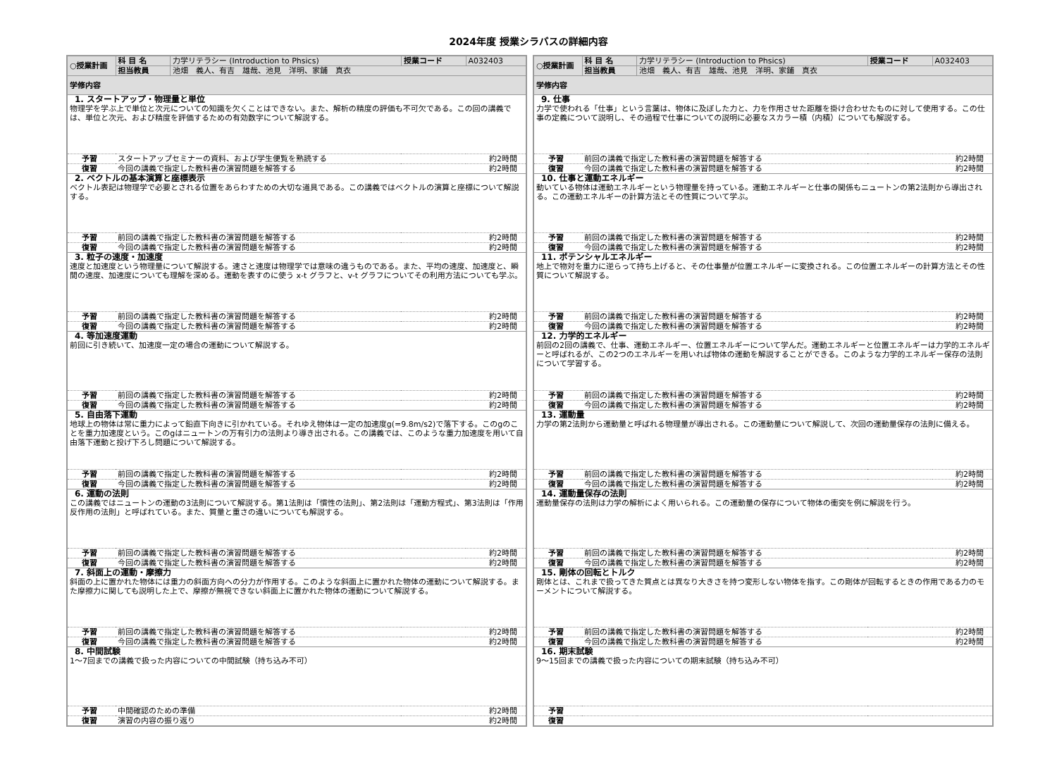2024年度 授業シラバスの詳細内容
| ○授業計画 | 科 目 名 | 力学リテラシー (Introduction to Phsics) | 授業コード | A032403 |
| | 担当教員 | 池畑 義人、有吉 雄哉、池見 洋明、家鋪 真衣 | | |
| 学修内容 | | | | |
| 1. スタートアップ・物理量と単位 | | | | |
| 物理学を学ぶ上で単位と次元についての知識を欠くことはできない。また、解析の精度の評価も不可欠である。この回の講義では、単位と次元、および精度を評価するための有効数字について解説する。 | | | | |
| 予習 | スタートアップセミナーの資料、および学生便覧を熟読する | | | 約2時間 |
| 復習 | 今回の講義で指定した教科書の演習問題を解答する | | | 約2時間 |
| 2. ベクトルの基本演算と座標表示 | | | | |
| ベクトル表記は物理学で必要とされる位置をあらわすための大切な道具である。この講義ではベクトルの演算と座標について解説する。 | | | | |
| 予習 | 前回の講義で指定した教科書の演習問題を解答する | | | 約2時間 |
| 復習 | 今回の講義で指定した教科書の演習問題を解答する | | | 約2時間 |
| 3. 粒子の速度・加速度 | | | | |
| 速度と加速度という物理量について解説する。速さと速度は物理学では意味の違うものである。また、平均の速度、加速度と、瞬間の速度、加速度についても理解を深める。運動を表すのに使う x-t グラフと、v-t グラフについてその利用方法についても学ぶ。 | | | | |
| 予習 | 前回の講義で指定した教科書の演習問題を解答する | | | 約2時間 |
| 復習 | 今回の講義で指定した教科書の演習問題を解答する | | | 約2時間 |
| 4. 等加速度運動 | | | | |
| 前回に引き続いて、加速度一定の場合の運動について解説する。 | | | | |
| 予習 | 前回の講義で指定した教科書の演習問題を解答する | | | 約2時間 |
| 復習 | 今回の講義で指定した教科書の演習問題を解答する | | | 約2時間 |
| 5. 自由落下運動 | | | | |
| 地球上の物体は常に重力によって鉛直下向きに引かれている。それゆえ物体は一定の加速度g(=9.8m/s2)で落下する。このgのことを重力加速度という。このgはニュートンの万有引力の法則より導き出される。この講義では、このような重力加速度を用いて自由落下運動と投げ下ろし問題について解説する。 | | | | |
| 予習 | 前回の講義で指定した教科書の演習問題を解答する | | | 約2時間 |
| 復習 | 今回の講義で指定した教科書の演習問題を解答する | | | 約2時間 |
| 6. 運動の法則 | | | | |
| この講義ではニュートンの運動の3法則について解説する。第1法則は「慣性の法則」、第2法則は「運動方程式」、第3法則は「作用反作用の法則」と呼ばれている。また、質量と重さの違いについても解説する。 | | | | |
| 予習 | 前回の講義で指定した教科書の演習問題を解答する | | | 約2時間 |
| 復習 | 今回の講義で指定した教科書の演習問題を解答する | | | 約2時間 |
| 7. 斜面上の運動・摩擦力 | | | | |
| 斜面の上に置かれた物体には重力の斜面方向への分力が作用する。このような斜面上に置かれた物体の運動について解説する。また摩擦力に関しても説明した上で、摩擦が無視できない斜面上に置かれた物体の運動について解説する。 | | | | |
| 予習 | 前回の講義で指定した教科書の演習問題を解答する | | | 約2時間 |
| 復習 | 今回の講義で指定した教科書の演習問題を解答する | | | 約2時間 |
| 8. 中間試験 | | | | |
| 1～7回までの講義で扱った内容についての中間試験（持ち込み不可） | | | | |
| 予習 | 中間確認のための準備 | | | 約2時間 |
| 復習 | 演習の内容の振り返り | | | 約2時間 |
| ○授業計画 | 科 目 名 | 力学リテラシー (Introduction to Phsics) | 授業コード | A032403 |
| | 担当教員 | 池畑 義人、有吉 雄哉、池見 洋明、家鋪 真衣 | | |
| 学修内容 | | | | |
| 9. 仕事 | | | | |
| 力学で使われる「仕事」という言葉は、物体に及ぼした力と、力を作用させた距離を掛け合わせたものに対して使用する。この仕事の定義について説明し、その過程で仕事についての説明に必要なスカラー積（内積）についても解説する。 | | | | |
| 予習 | 前回の講義で指定した教科書の演習問題を解答する | | | 約2時間 |
| 復習 | 今回の講義で指定した教科書の演習問題を解答する | | | 約2時間 |
| 10. 仕事と運動エネルギー | | | | |
| 動いている物体は運動エネルギーという物理量を持っている。運動エネルギーと仕事の関係もニュートンの第2法則から導出される。この運動エネルギーの計算方法とその性質について学ぶ。 | | | | |
| 予習 | 前回の講義で指定した教科書の演習問題を解答する | | | 約2時間 |
| 復習 | 今回の講義で指定した教科書の演習問題を解答する | | | 約2時間 |
| 11. ポテンシャルエネルギー | | | | |
| 地上で物対を重力に逆らって持ち上げると、その仕事量が位置エネルギーに変換される。この位置エネルギーの計算方法とその性質について解説する。 | | | | |
| 予習 | 前回の講義で指定した教科書の演習問題を解答する | | | 約2時間 |
| 復習 | 今回の講義で指定した教科書の演習問題を解答する | | | 約2時間 |
| 12. 力学的エネルギー | | | | |
| 前回の2回の講義で、仕事、運動エネルギー、位置エネルギーについて学んだ。運動エネルギーと位置エネルギーは力学的エネルギーと呼ばれるが、この2つのエネルギーを用いれば物体の運動を解説することができる。このような力学的エネルギー保存の法則について学習する。 | | | | |
| 予習 | 前回の講義で指定した教科書の演習問題を解答する | | | 約2時間 |
| 復習 | 今回の講義で指定した教科書の演習問題を解答する | | | 約2時間 |
| 13. 運動量 | | | | |
| 力学の第2法則から運動量と呼ばれる物理量が導出される。この運動量について解説して、次回の運動量保存の法則に備える。 | | | | |
| 予習 | 前回の講義で指定した教科書の演習問題を解答する | | | 約2時間 |
| 復習 | 今回の講義で指定した教科書の演習問題を解答する | | | 約2時間 |
| 14. 運動量保存の法則 | | | | |
| 運動量保存の法則は力学の解析によく用いられる。この運動量の保存について物体の衝突を例に解説を行う。 | | | | |
| 予習 | 前回の講義で指定した教科書の演習問題を解答する | | | 約2時間 |
| 復習 | 今回の講義で指定した教科書の演習問題を解答する | | | 約2時間 |
| 15. 剛体の回転とトルク | | | | |
| 剛体とは、これまで扱ってきた質点とは異なり大きさを持つ変形しない物体を指す。この剛体が回転するときの作用である力のモーメントについて解説する。 | | | | |
| 予習 | 前回の講義で指定した教科書の演習問題を解答する | | | 約2時間 |
| 復習 | 今回の講義で指定した教科書の演習問題を解答する | | | 約2時間 |
| 16. 期末試験 | | | | |
| 9～15回までの講義で扱った内容についての期末試験（持ち込み不可） | | | | |
| 予習 | | | | |
| 復習 | | | | |